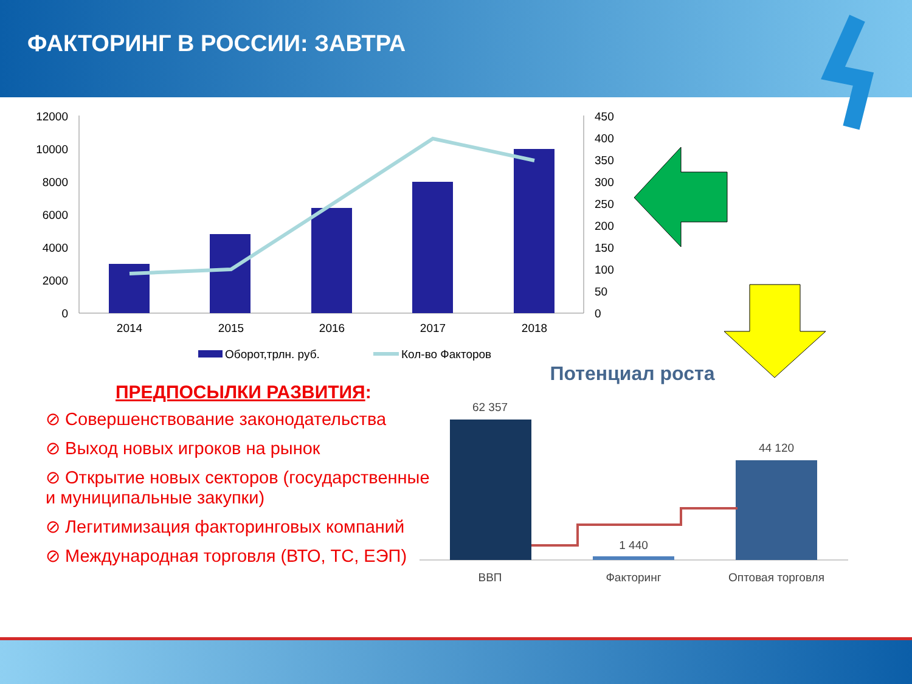ФАКТОРИНГ В РОССИИ: ЗАВТРА
12000
10000
8000
6000
4000
2000
0
450
400
350
300
250
200
150
100
50
0
2014
2015
2016
2017
2018
Оборот,трлн. руб.
Кол-во Факторов
Потенциал роста
62 357
1 440
44 120
ВВП
Факторинг
Оптовая торговля
ПРЕДПОСЫЛКИ РАЗВИТИЯ:
⊘ Совершенствование законодательства
⊘ Выход новых игроков на рынок
⊘ Открытие новых секторов (государственные и муниципальные закупки)
⊘ Легитимизация факторинговых компаний
⊘ Международная торговля (ВТО, ТС, ЕЭП)